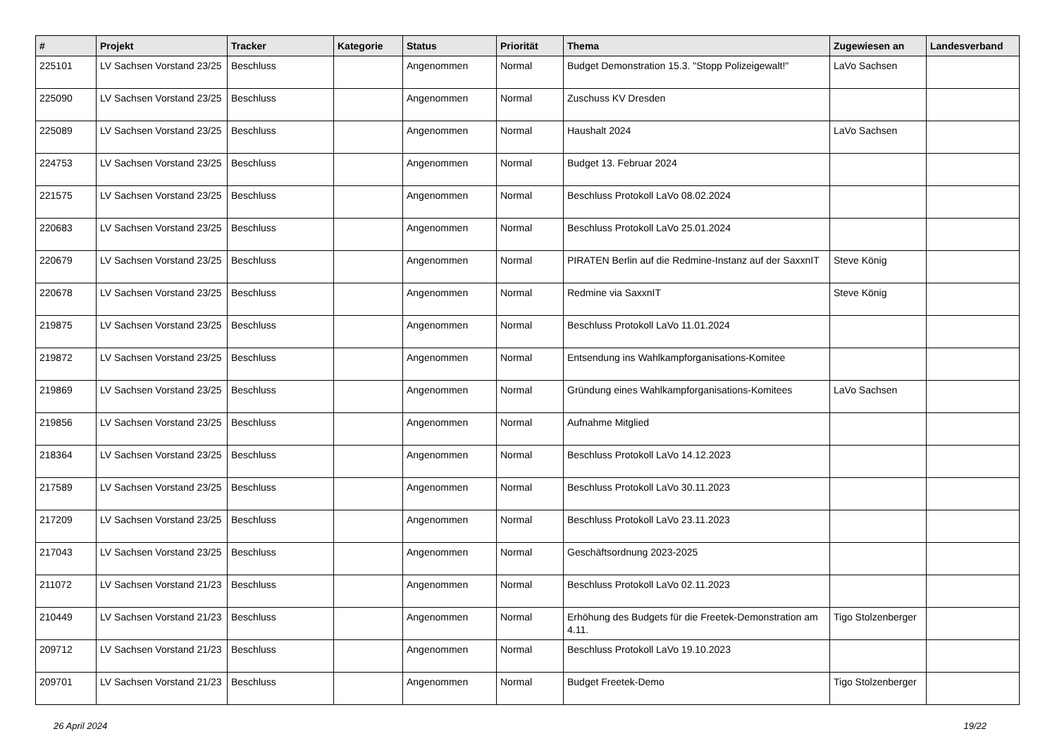| # | Projekt | Tracker | Kategorie | Status | Priorität | Thema | Zugewiesen an | Landesverband |
| --- | --- | --- | --- | --- | --- | --- | --- | --- |
| 225101 | LV Sachsen Vorstand 23/25 | Beschluss | | Angenommen | Normal | Budget Demonstration 15.3. "Stopp Polizeigewalt!" | LaVo Sachsen | |
| 225090 | LV Sachsen Vorstand 23/25 | Beschluss | | Angenommen | Normal | Zuschuss KV Dresden | | |
| 225089 | LV Sachsen Vorstand 23/25 | Beschluss | | Angenommen | Normal | Haushalt 2024 | LaVo Sachsen | |
| 224753 | LV Sachsen Vorstand 23/25 | Beschluss | | Angenommen | Normal | Budget 13. Februar 2024 | | |
| 221575 | LV Sachsen Vorstand 23/25 | Beschluss | | Angenommen | Normal | Beschluss Protokoll LaVo 08.02.2024 | | |
| 220683 | LV Sachsen Vorstand 23/25 | Beschluss | | Angenommen | Normal | Beschluss Protokoll LaVo 25.01.2024 | | |
| 220679 | LV Sachsen Vorstand 23/25 | Beschluss | | Angenommen | Normal | PIRATEN Berlin auf die Redmine-Instanz auf der SaxxnIT | Steve König | |
| 220678 | LV Sachsen Vorstand 23/25 | Beschluss | | Angenommen | Normal | Redmine via SaxxnIT | Steve König | |
| 219875 | LV Sachsen Vorstand 23/25 | Beschluss | | Angenommen | Normal | Beschluss Protokoll LaVo 11.01.2024 | | |
| 219872 | LV Sachsen Vorstand 23/25 | Beschluss | | Angenommen | Normal | Entsendung ins Wahlkampforganisations-Komitee | | |
| 219869 | LV Sachsen Vorstand 23/25 | Beschluss | | Angenommen | Normal | Gründung eines Wahlkampforganisations-Komitees | LaVo Sachsen | |
| 219856 | LV Sachsen Vorstand 23/25 | Beschluss | | Angenommen | Normal | Aufnahme Mitglied | | |
| 218364 | LV Sachsen Vorstand 23/25 | Beschluss | | Angenommen | Normal | Beschluss Protokoll LaVo 14.12.2023 | | |
| 217589 | LV Sachsen Vorstand 23/25 | Beschluss | | Angenommen | Normal | Beschluss Protokoll LaVo 30.11.2023 | | |
| 217209 | LV Sachsen Vorstand 23/25 | Beschluss | | Angenommen | Normal | Beschluss Protokoll LaVo 23.11.2023 | | |
| 217043 | LV Sachsen Vorstand 23/25 | Beschluss | | Angenommen | Normal | Geschäftsordnung 2023-2025 | | |
| 211072 | LV Sachsen Vorstand 21/23 | Beschluss | | Angenommen | Normal | Beschluss Protokoll LaVo 02.11.2023 | | |
| 210449 | LV Sachsen Vorstand 21/23 | Beschluss | | Angenommen | Normal | Erhöhung des Budgets für die Freetek-Demonstration am 4.11. | Tigo Stolzenberger | |
| 209712 | LV Sachsen Vorstand 21/23 | Beschluss | | Angenommen | Normal | Beschluss Protokoll LaVo 19.10.2023 | | |
| 209701 | LV Sachsen Vorstand 21/23 | Beschluss | | Angenommen | Normal | Budget Freetek-Demo | Tigo Stolzenberger | |
26 April 2024 19/22